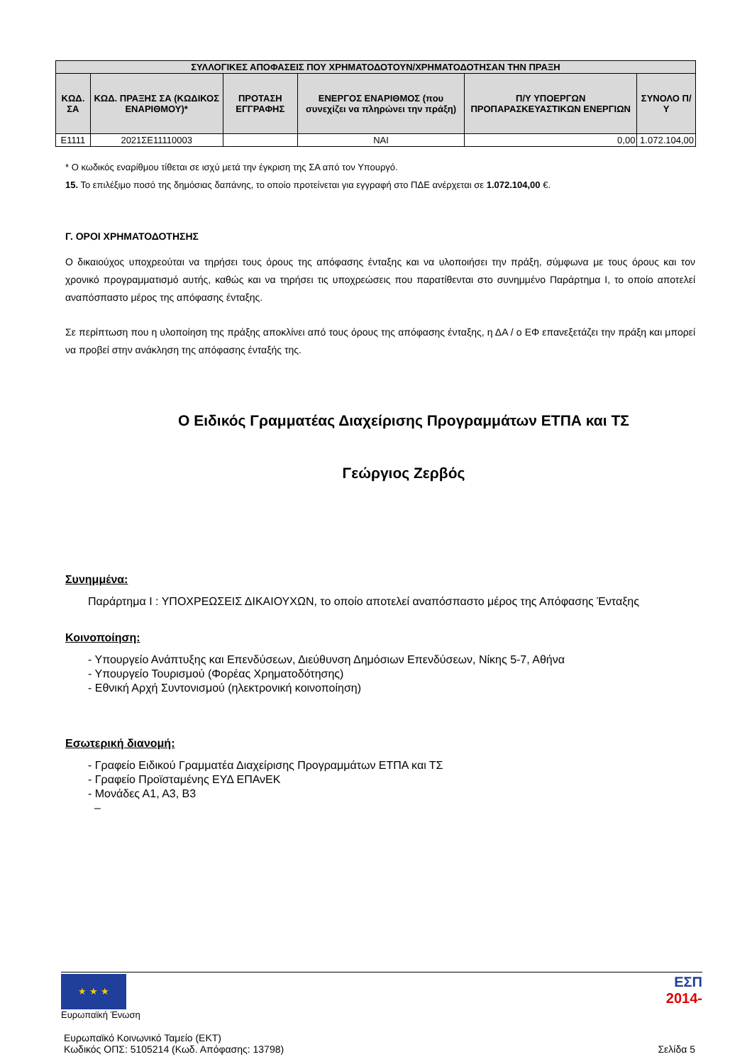| ΣΥΛΛΟΓΙΚΕΣ ΑΠΟΦΑΣΕΙΣ ΠΟΥ ΧΡΗΜΑΤΟΔΟΤΟΥΝ/ΧΡΗΜΑΤΟΔΟΤΗΣΑΝ ΤΗΝ ΠΡΑΞΗ | | | | | |
| --- | --- | --- | --- | --- | --- |
| ΚΩΔ. ΣΑ | ΚΩΔ. ΠΡΑΞΗΣ ΣΑ (ΚΩΔΙΚΟΣ ΕΝΑΡΙΘΜΟΥ)* | ΠΡΟΤΑΣΗ ΕΓΓΡΑΦΗΣ | ΕΝΕΡΓΟΣ ΕΝΑΡΙΘΜΟΣ (που συνεχίζει να πληρώνει την πράξη) | Π/Υ ΥΠΟΕΡΓΩΝ ΠΡΟΠΑΡΑΣΚΕΥΑΣΤΙΚΩΝ ΕΝΕΡΓΙΩΝ | ΣΥΝΟΛΟ Π/Υ |
| Ε1111 | 2021ΣΕ11110003 | | ΝΑΙ | 0,00 | 1.072.104,00 |
* Ο κωδικός εναρίθμου τίθεται σε ισχύ μετά την έγκριση της ΣΑ από τον Υπουργό.
15. Το επιλέξιμο ποσό της δημόσιας δαπάνης, το οποίο προτείνεται για εγγραφή στο ΠΔΕ ανέρχεται σε 1.072.104,00 €.
Γ. ΟΡΟΙ ΧΡΗΜΑΤΟΔΟΤΗΣΗΣ
Ο δικαιούχος υποχρεούται να τηρήσει τους όρους της απόφασης ένταξης και να υλοποιήσει την πράξη, σύμφωνα με τους όρους και τον χρονικό προγραμματισμό αυτής, καθώς και να τηρήσει τις υποχρεώσεις που παρατίθενται στο συνημμένο Παράρτημα Ι, το οποίο αποτελεί αναπόσπαστο μέρος της απόφασης ένταξης.
Σε περίπτωση που η υλοποίηση της πράξης αποκλίνει από τους όρους της απόφασης ένταξης, η ΔΑ / ο ΕΦ επανεξετάζει την πράξη και μπορεί να προβεί στην ανάκληση της απόφασης ένταξής της.
Ο Ειδικός Γραμματέας Διαχείρισης Προγραμμάτων ΕΤΠΑ και ΤΣ
Γεώργιος Ζερβός
Συνημμένα:
Παράρτημα Ι : ΥΠΟΧΡΕΩΣΕΙΣ ΔΙΚΑΙΟΥΧΩΝ, το οποίο αποτελεί αναπόσπαστο μέρος της Απόφασης Ένταξης
Κοινοποίηση:
- Υπουργείο Ανάπτυξης και Επενδύσεων, Διεύθυνση Δημόσιων Επενδύσεων, Νίκης 5-7, Αθήνα
- Υπουργείο Τουρισμού (Φορέας Χρηματοδότησης)
- Εθνική Αρχή Συντονισμού (ηλεκτρονική κοινοποίηση)
Εσωτερική διανομή:
- Γραφείο Ειδικού Γραμματέα Διαχείρισης Προγραμμάτων ΕΤΠΑ και ΤΣ
- Γραφείο Προϊσταμένης ΕΥΔ ΕΠΑνΕΚ
- Μονάδες Α1, Α3, Β3
–
★ ★ ★
Ευρωπαϊκή Ένωση
ΕΣΠ
2014-
Ευρωπαϊκό Κοινωνικό Ταμείο (ΕΚΤ)
Κωδικός ΟΠΣ: 5105214 (Κωδ. Απόφασης: 13798)
Σελίδα 5